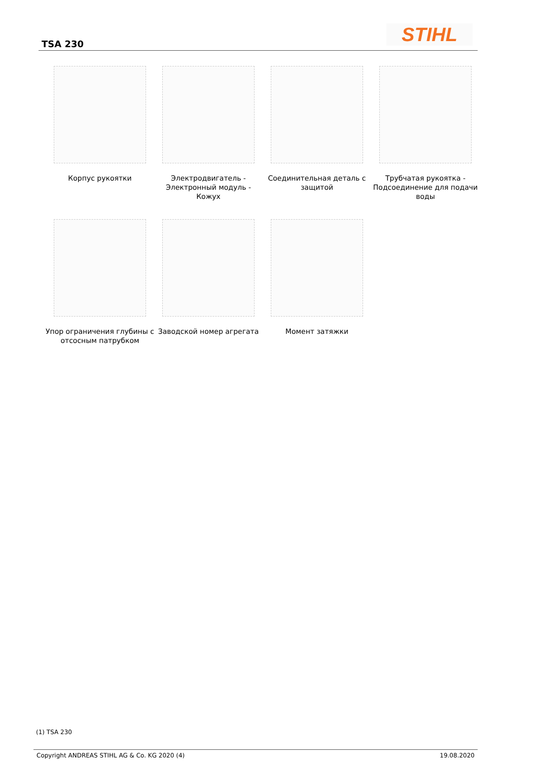TSA 230 STIHL
Корпус рукоятки
Электродвигатель - Электронный модуль - Кожух
Соединительная деталь с защитой
Трубчатая рукоятка - Подсоединение для подачи воды
Упор ограничения глубины с отсосным патрубком
Заводской номер агрегата
Момент затяжки
(1) TSA 230
Copyright ANDREAS STIHL AG & Co. KG 2020 (4) 19.08.2020